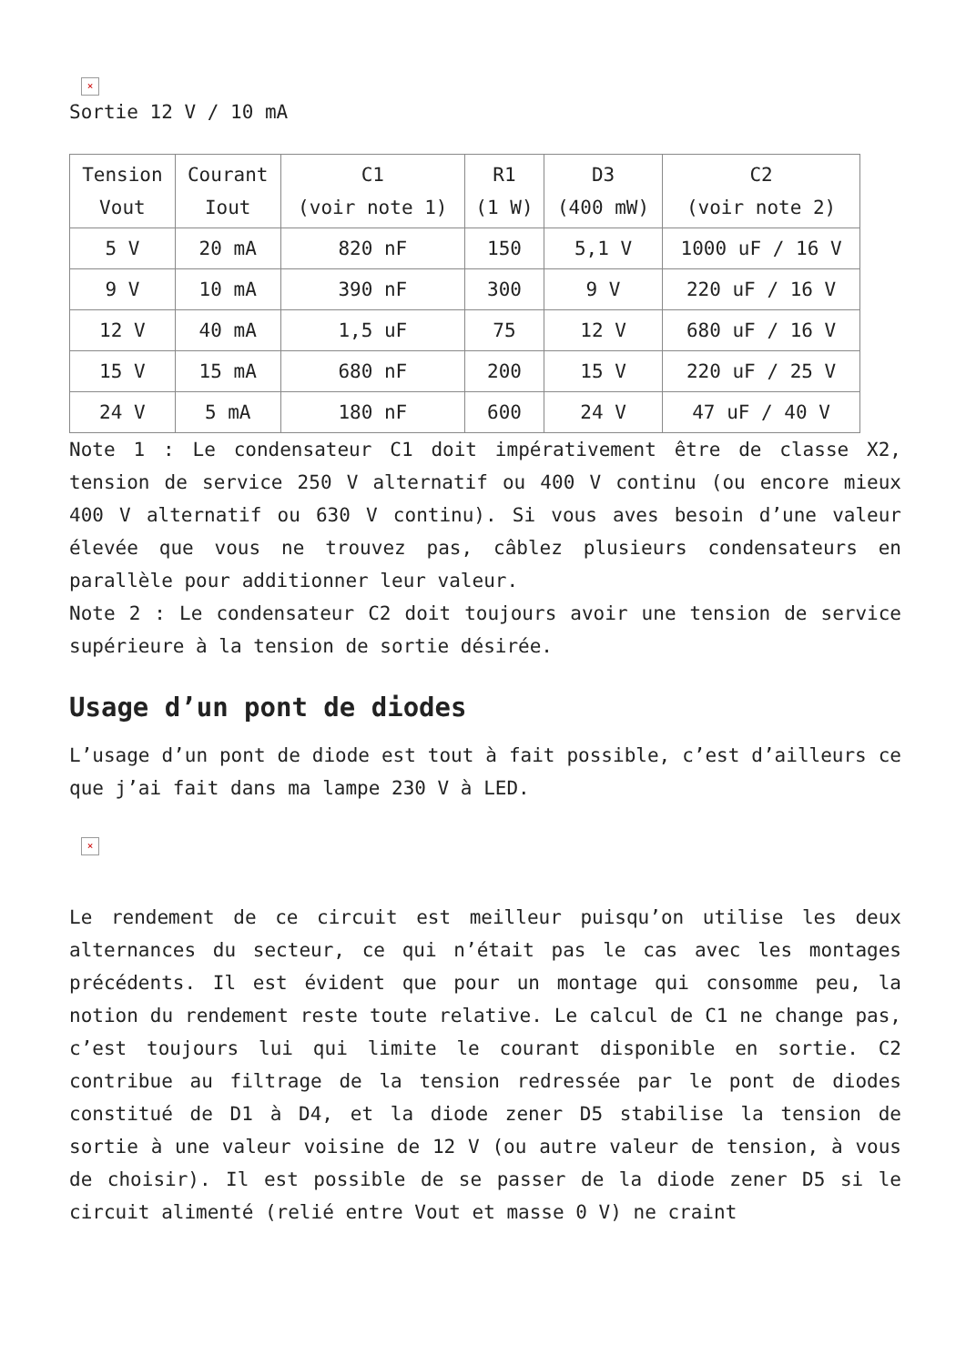×
Sortie 12 V / 10 mA
| Tension Vout | Courant Iout | C1 (voir note 1) | R1 (1 W) | D3 (400 mW) | C2 (voir note 2) |
| --- | --- | --- | --- | --- | --- |
| 5 V | 20 mA | 820 nF | 150 | 5,1 V | 1000 uF / 16 V |
| 9 V | 10 mA | 390 nF | 300 | 9 V | 220 uF / 16 V |
| 12 V | 40 mA | 1,5 uF | 75 | 12 V | 680 uF / 16 V |
| 15 V | 15 mA | 680 nF | 200 | 15 V | 220 uF / 25 V |
| 24 V | 5 mA | 180 nF | 600 | 24 V | 47 uF / 40 V |
Note 1 : Le condensateur C1 doit impérativement être de classe X2, tension de service 250 V alternatif ou 400 V continu (ou encore mieux 400 V alternatif ou 630 V continu). Si vous aves besoin d’une valeur élevée que vous ne trouvez pas, câblez plusieurs condensateurs en parallèle pour additionner leur valeur.
Note 2 : Le condensateur C2 doit toujours avoir une tension de service supérieure à la tension de sortie désirée.
Usage d’un pont de diodes
L’usage d’un pont de diode est tout à fait possible, c’est d’ailleurs ce que j’ai fait dans ma lampe 230 V à LED.
×
Le rendement de ce circuit est meilleur puisqu’on utilise les deux alternances du secteur, ce qui n’était pas le cas avec les montages précédents. Il est évident que pour un montage qui consomme peu, la notion du rendement reste toute relative. Le calcul de C1 ne change pas, c’est toujours lui qui limite le courant disponible en sortie. C2 contribue au filtrage de la tension redressée par le pont de diodes constitué de D1 à D4, et la diode zener D5 stabilise la tension de sortie à une valeur voisine de 12 V (ou autre valeur de tension, à vous de choisir). Il est possible de se passer de la diode zener D5 si le circuit alimenté (relié entre Vout et masse 0 V) ne craint